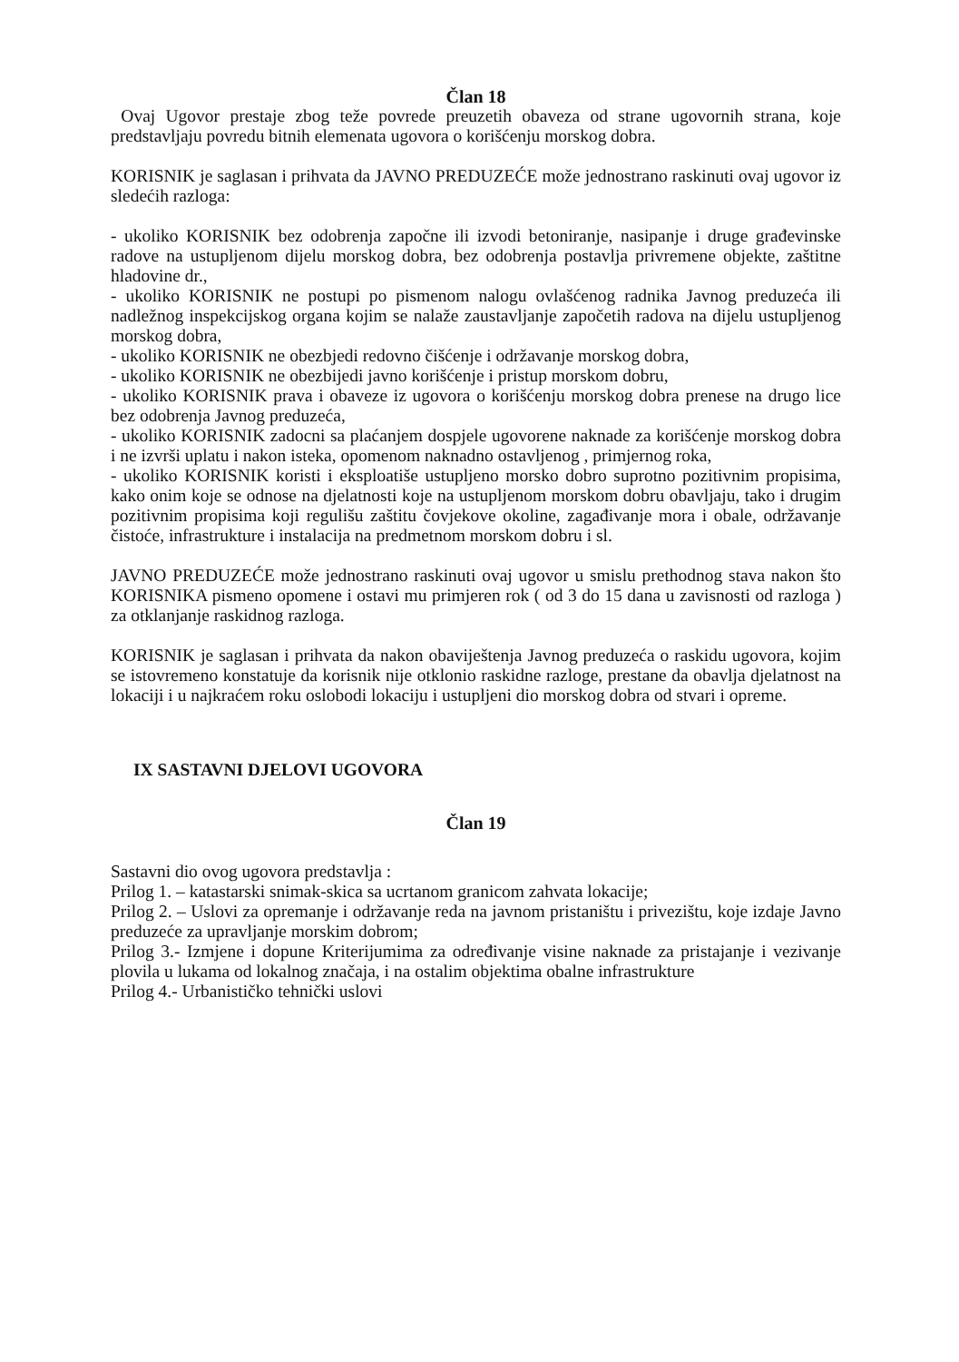Član 18
Ovaj Ugovor prestaje zbog teže povrede preuzetih obaveza od strane ugovornih strana, koje predstavljaju povredu bitnih elemenata ugovora o korišćenju morskog dobra.
KORISNIK je saglasan i prihvata da JAVNO PREDUZEĆE može jednostrano raskinuti ovaj ugovor iz sledećih razloga:
- ukoliko KORISNIK bez odobrenja započne ili izvodi betoniranje, nasipanje i druge građevinske radove na ustupljenom dijelu morskog dobra, bez odobrenja postavlja privremene objekte, zaštitne hladovine dr.,
- ukoliko KORISNIK ne postupi po pismenom nalogu ovlašćenog radnika Javnog preduzeća ili nadležnog inspekcijskog organa kojim se nalaže zaustavljanje započetih radova na dijelu ustupljenog morskog dobra,
- ukoliko KORISNIK ne obezbjedi redovno čišćenje i održavanje morskog dobra,
- ukoliko KORISNIK ne obezbijedi javno korišćenje i pristup morskom dobru,
- ukoliko KORISNIK prava i obaveze iz ugovora o korišćenju morskog dobra prenese na drugo lice bez odobrenja Javnog preduzeća,
- ukoliko KORISNIK zadocni sa plaćanjem dospjele ugovorene naknade za korišćenje morskog dobra i ne izvrši uplatu i nakon isteka, opomenom naknadno ostavljenog , primjernog roka,
- ukoliko KORISNIK koristi i eksploatiše ustupljeno morsko dobro suprotno pozitivnim propisima, kako onim koje se odnose na djelatnosti koje na ustupljenom morskom dobru obavljaju, tako i drugim pozitivnim propisima koji regulišu zaštitu čovjekove okoline, zagađivanje mora i obale, održavanje čistoće, infrastrukture i instalacija na predmetnom morskom dobru i sl.
JAVNO PREDUZEĆE može jednostrano raskinuti ovaj ugovor u smislu prethodnog stava nakon što KORISNIKA pismeno opomene i ostavi mu primjeren rok ( od 3 do 15 dana u zavisnosti od razloga ) za otklanjanje raskidnog razloga.
KORISNIK je saglasan i prihvata da nakon obaviještenja Javnog preduzeća o raskidu ugovora, kojim se istovremeno konstatuje da korisnik nije otklonio raskidne razloge, prestane da obavlja djelatnost na lokaciji i u najkraćem roku oslobodi lokaciju i ustupljeni dio morskog dobra od stvari i opreme.
IX SASTAVNI DJELOVI UGOVORA
Član 19
Sastavni dio ovog ugovora predstavlja :
Prilog 1. – katastarski snimak-skica sa ucrtanom granicom zahvata lokacije;
Prilog 2. – Uslovi za opremanje i održavanje reda na javnom pristaništu i privezištu, koje izdaje Javno preduzeće za upravljanje morskim dobrom;
Prilog 3.- Izmjene i dopune Kriterijumima za određivanje visine naknade za pristajanje i vezivanje plovila u lukama od lokalnog značaja, i na ostalim objektima obalne infrastrukture
Prilog 4.- Urbanističko tehnički uslovi